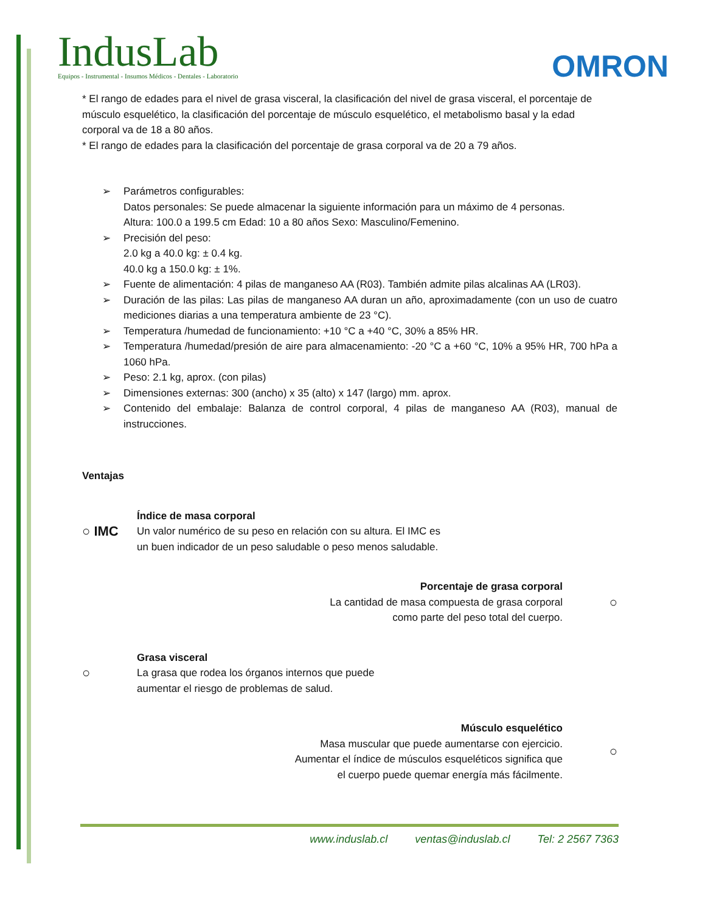IndusLab
Equipos - Instrumental - Insumos Médicos - Dentales - Laboratorio
OMRON
* El rango de edades para el nivel de grasa visceral, la clasificación del nivel de grasa visceral, el porcentaje de
músculo esquelético, la clasificación del porcentaje de músculo esquelético, el metabolismo basal y la edad
corporal va de 18 a 80 años.
* El rango de edades para la clasificación del porcentaje de grasa corporal va de 20 a 79 años.
➢ Parámetros configurables:
Datos personales: Se puede almacenar la siguiente información para un máximo de 4 personas.
Altura: 100.0 a 199.5 cm Edad: 10 a 80 años Sexo: Masculino/Femenino.
➢ Precisión del peso:
2.0 kg a 40.0 kg: ± 0.4 kg.
40.0 kg a 150.0 kg: ± 1%.
➢ Fuente de alimentación: 4 pilas de manganeso AA (R03). También admite pilas alcalinas AA (LR03).
➢ Duración de las pilas: Las pilas de manganeso AA duran un año, aproximadamente (con un uso de cuatro mediciones diarias a una temperatura ambiente de 23 °C).
➢ Temperatura /humedad de funcionamiento: +10 °C a +40 °C, 30% a 85% HR.
➢ Temperatura /humedad/presión de aire para almacenamiento: -20 °C a +60 °C, 10% a 95% HR, 700 hPa a 1060 hPa.
➢ Peso: 2.1 kg, aprox. (con pilas)
➢ Dimensiones externas: 300 (ancho) x 35 (alto) x 147 (largo) mm. aprox.
➢ Contenido del embalaje: Balanza de control corporal, 4 pilas de manganeso AA (R03), manual de instrucciones.
Ventajas
○ IMC
Índice de masa corporal
Un valor numérico de su peso en relación con su altura. El IMC es
un buen indicador de un peso saludable o peso menos saludable.
Porcentaje de grasa corporal
La cantidad de masa compuesta de grasa corporal
como parte del peso total del cuerpo.
○
○
Grasa visceral
La grasa que rodea los órganos internos que puede
aumentar el riesgo de problemas de salud.
Músculo esquelético
Masa muscular que puede aumentarse con ejercicio.
Aumentar el índice de músculos esqueléticos significa que
el cuerpo puede quemar energía más fácilmente.
○
www.induslab.cl ventas@induslab.cl Tel: 2 2567 7363